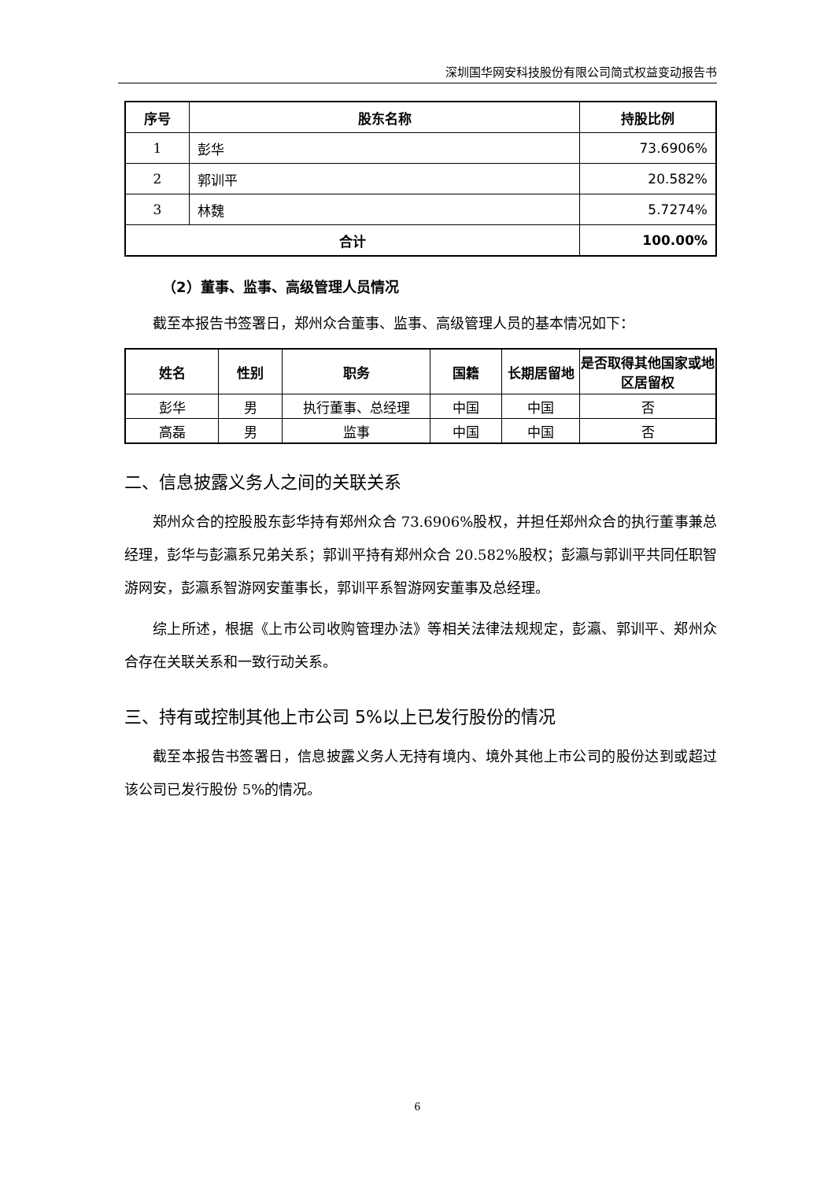深圳国华网安科技股份有限公司简式权益变动报告书
| 序号 | 股东名称 | 持股比例 |
| --- | --- | --- |
| 1 | 彭华 | 73.6906% |
| 2 | 郭训平 | 20.582% |
| 3 | 林魏 | 5.7274% |
| 合计 | | 100.00% |
（2）董事、监事、高级管理人员情况
截至本报告书签署日，郑州众合董事、监事、高级管理人员的基本情况如下：
| 姓名 | 性别 | 职务 | 国籍 | 长期居留地 | 是否取得其他国家或地区居留权 |
| --- | --- | --- | --- | --- | --- |
| 彭华 | 男 | 执行董事、总经理 | 中国 | 中国 | 否 |
| 高磊 | 男 | 监事 | 中国 | 中国 | 否 |
二、信息披露义务人之间的关联关系
郑州众合的控股股东彭华持有郑州众合 73.6906%股权，并担任郑州众合的执行董事兼总经理，彭华与彭瀛系兄弟关系；郭训平持有郑州众合 20.582%股权；彭瀛与郭训平共同任职智游网安，彭瀛系智游网安董事长，郭训平系智游网安董事及总经理。
综上所述，根据《上市公司收购管理办法》等相关法律法规规定，彭瀛、郭训平、郑州众合存在关联关系和一致行动关系。
三、持有或控制其他上市公司 5%以上已发行股份的情况
截至本报告书签署日，信息披露义务人无持有境内、境外其他上市公司的股份达到或超过该公司已发行股份 5%的情况。
6